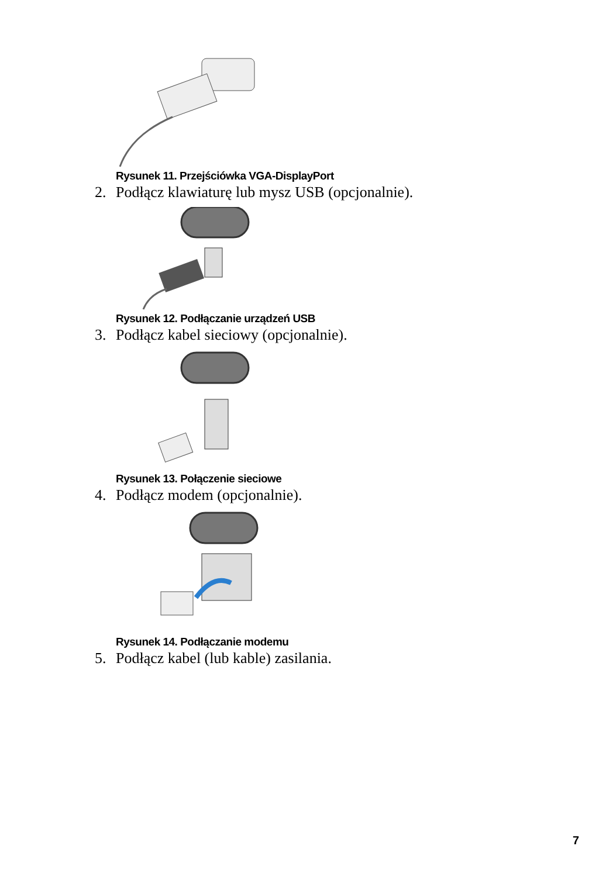Rysunek 11. Przejściówka VGA-DisplayPort
2. Podłącz klawiaturę lub mysz USB (opcjonalnie).
Rysunek 12. Podłączanie urządzeń USB
3. Podłącz kabel sieciowy (opcjonalnie).
Rysunek 13. Połączenie sieciowe
4. Podłącz modem (opcjonalnie).
Rysunek 14. Podłączanie modemu
5. Podłącz kabel (lub kable) zasilania.
7